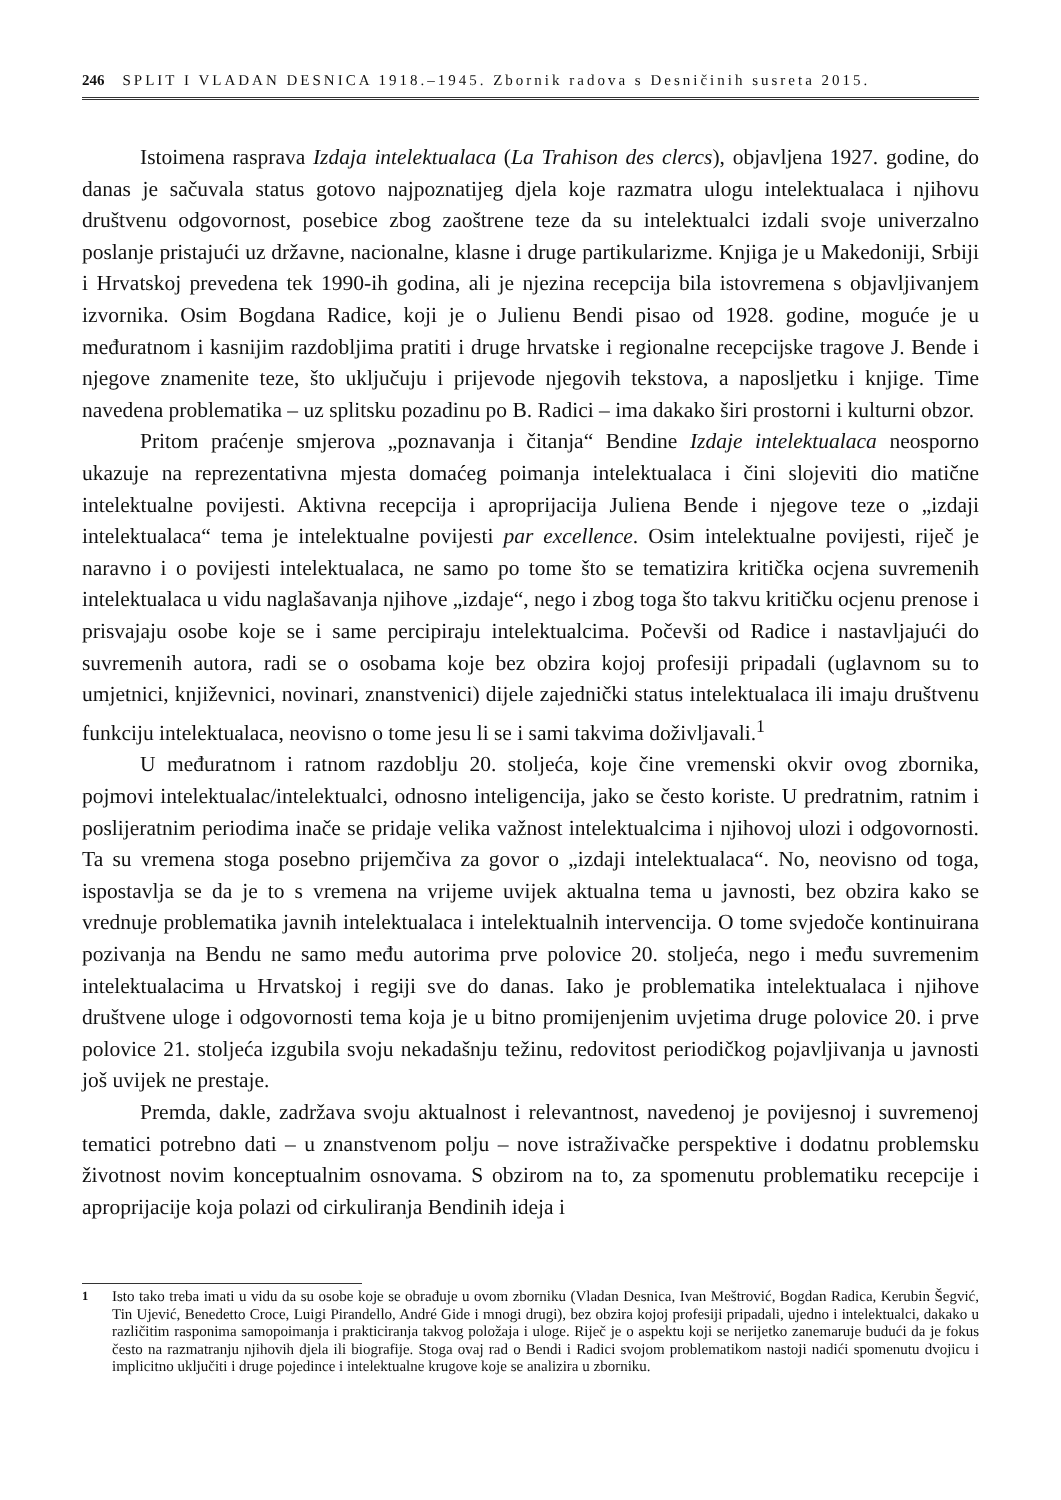246 SPLIT I VLADAN DESNICA 1918.–1945. Zbornik radova s Desničinih susreta 2015.
Istoimena rasprava Izdaja intelektualaca (La Trahison des clercs), objavljena 1927. godine, do danas je sačuvala status gotovo najpoznatijeg djela koje razmatra ulogu intelektualaca i njihovu društvenu odgovornost, posebice zbog zaoštrene teze da su intelektualci izdali svoje univerzalno poslanje pristajući uz državne, nacionalne, klasne i druge partikularizme. Knjiga je u Makedoniji, Srbiji i Hrvatskoj prevedena tek 1990-ih godina, ali je njezina recepcija bila istovremena s objavljivanjem izvornika. Osim Bogdana Radice, koji je o Julienu Bendi pisao od 1928. godine, moguće je u međuratnom i kasnijim razdobljima pratiti i druge hrvatske i regionalne recepcijske tragove J. Bende i njegove znamenite teze, što uključuju i prijevode njegovih tekstova, a naposljetku i knjige. Time navedena problematika – uz splitsku pozadinu po B. Radici – ima dakako širi prostorni i kulturni obzor.
Pritom praćenje smjerova „poznavanja i čitanja“ Bendine Izdaje intelektualaca neosporno ukazuje na reprezentativna mjesta domaćeg poimanja intelektualaca i čini slojeviti dio matične intelektualne povijesti. Aktivna recepcija i aproprijacija Juliena Bende i njegove teze o „izdaji intelektualaca“ tema je intelektualne povijesti par excellence. Osim intelektualne povijesti, riječ je naravno i o povijesti intelektualaca, ne samo po tome što se tematizira kritička ocjena suvremenih intelektualaca u vidu naglašavanja njihove „izdaje“, nego i zbog toga što takvu kritičku ocjenu prenose i prisvajaju osobe koje se i same percipiraju intelektualcima. Počevši od Radice i nastavljajući do suvremenih autora, radi se o osobama koje bez obzira kojoj profesiji pripadali (uglavnom su to umjetnici, književnici, novinari, znanstvenici) dijele zajednički status intelektualaca ili imaju društvenu funkciju intelektualaca, neovisno o tome jesu li se i sami takvima doživljavali.<sup>1</sup>
U međuratnom i ratnom razdoblju 20. stoljeća, koje čine vremenski okvir ovog zbornika, pojmovi intelektualac/intelektualci, odnosno inteligencija, jako se često koriste. U predratnim, ratnim i poslijeratnim periodima inače se pridaje velika važnost intelektualcima i njihovoj ulozi i odgovornosti. Ta su vremena stoga posebno prijemčiva za govor o „izdaji intelektualaca“. No, neovisno od toga, ispostavlja se da je to s vremena na vrijeme uvijek aktualna tema u javnosti, bez obzira kako se vrednuje problematika javnih intelektualaca i intelektualnih intervencija. O tome svjedoče kontinuirana pozivanja na Bendu ne samo među autorima prve polovice 20. stoljeća, nego i među suvremenim intelektualacima u Hrvatskoj i regiji sve do danas. Iako je problematika intelektualaca i njihove društvene uloge i odgovornosti tema koja je u bitno promijenjenim uvjetima druge polovice 20. i prve polovice 21. stoljeća izgubila svoju nekadašnju težinu, redovitost periodičkog pojavljivanja u javnosti još uvijek ne prestaje.
Premda, dakle, zadržava svoju aktualnost i relevantnost, navedenoj je povijesnoj i suvremenoj tematici potrebno dati – u znanstvenom polju – nove istraživačke perspektive i dodatnu problemsku životnost novim konceptualnim osnovama. S obzirom na to, za spomenutu problematiku recepcije i aproprijacije koja polazi od cirkuliranja Bendinih ideja i
<sup>1</sup> Isto tako treba imati u vidu da su osobe koje se obrađuje u ovom zborniku (Vladan Desnica, Ivan Meštrović, Bogdan Radica, Kerubin Šegvić, Tin Ujević, Benedetto Croce, Luigi Pirandello, André Gide i mnogi drugi), bez obzira kojoj profesiji pripadali, ujedno i intelektualci, dakako u različitim rasponima samopoimanja i prakticiranja takvog položaja i uloge. Riječ je o aspektu koji se nerijetko zanemaruje budući da je fokus često na razmatranju njihovih djela ili biografije. Stoga ovaj rad o Bendi i Radici svojom problematikom nastoji nadići spomenutu dvojicu i implicitno uključiti i druge pojedince i intelektualne krugove koje se analizira u zborniku.